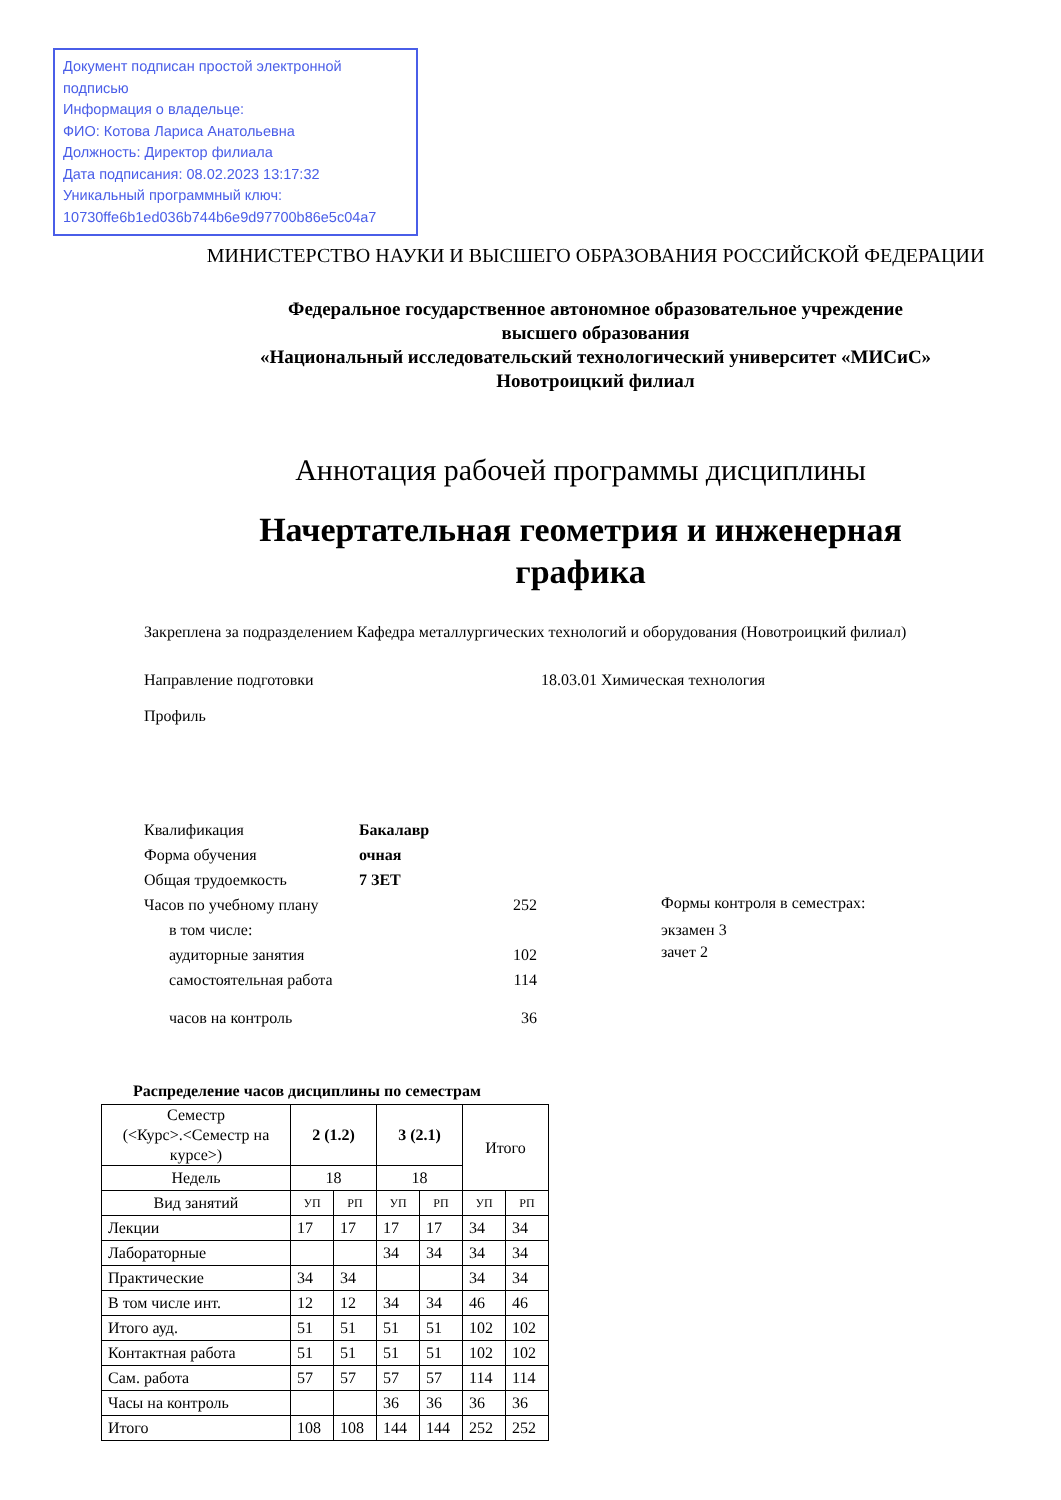Документ подписан простой электронной подписью
Информация о владельце:
ФИО: Котова Лариса Анатольевна
Должность: Директор филиала
Дата подписания: 08.02.2023 13:17:32
Уникальный программный ключ:
10730ffe6b1ed036b744b6e9d97700b86e5c04a7
МИНИСТЕРСТВО НАУКИ И ВЫСШЕГО ОБРАЗОВАНИЯ РОССИЙСКОЙ ФЕДЕРАЦИИ
Федеральное государственное автономное образовательное учреждение
высшего образования
«Национальный исследовательский технологический университет «МИСиС»
Новотроицкий филиал
Аннотация рабочей программы дисциплины
Начертательная геометрия и инженерная
графика
Закреплена за подразделением Кафедра металлургических технологий и оборудования (Новотроицкий филиал)
Направление подготовки 18.03.01 Химическая технология
Профиль
Квалификация Бакалавр
Форма обучения очная
Общая трудоемкость 7 ЗЕТ
Часов по учебному плану 252
в том числе:
аудиторные занятия 102
самостоятельная работа 114
часов на контроль 36
Формы контроля в семестрах:
экзамен 3
зачет 2
Распределение часов дисциплины по семестрам
| Семестр (<Курс>.<Семестр на курсе>) | 2 (1.2) | | 3 (2.1) | | Итого | |
| Недель | 18 | | 18 | | | |
| Вид занятий | УП | РП | УП | РП | УП | РП |
| Лекции | 17 | 17 | 17 | 17 | 34 | 34 |
| Лабораторные | | | 34 | 34 | 34 | 34 |
| Практические | 34 | 34 | | | 34 | 34 |
| В том числе инт. | 12 | 12 | 34 | 34 | 46 | 46 |
| Итого ауд. | 51 | 51 | 51 | 51 | 102 | 102 |
| Контактная работа | 51 | 51 | 51 | 51 | 102 | 102 |
| Сам. работа | 57 | 57 | 57 | 57 | 114 | 114 |
| Часы на контроль | | | 36 | 36 | 36 | 36 |
| Итого | 108 | 108 | 144 | 144 | 252 | 252 |